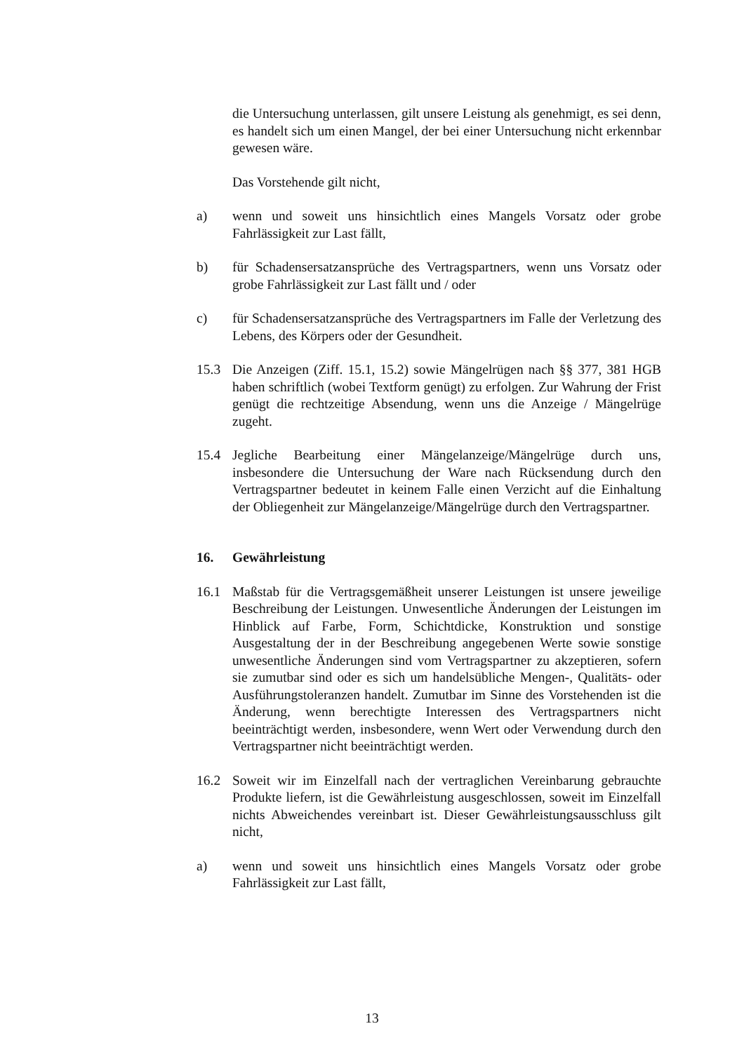die Untersuchung unterlassen, gilt unsere Leistung als genehmigt, es sei denn, es handelt sich um einen Mangel, der bei einer Untersuchung nicht erkennbar gewesen wäre.
Das Vorstehende gilt nicht,
a) wenn und soweit uns hinsichtlich eines Mangels Vorsatz oder grobe Fahrlässigkeit zur Last fällt,
b) für Schadensersatzansprüche des Vertragspartners, wenn uns Vorsatz oder grobe Fahrlässigkeit zur Last fällt und / oder
c) für Schadensersatzansprüche des Vertragspartners im Falle der Verletzung des Lebens, des Körpers oder der Gesundheit.
15.3 Die Anzeigen (Ziff. 15.1, 15.2) sowie Mängelrügen nach §§ 377, 381 HGB haben schriftlich (wobei Textform genügt) zu erfolgen. Zur Wahrung der Frist genügt die rechtzeitige Absendung, wenn uns die Anzeige / Mängelrüge zugeht.
15.4 Jegliche Bearbeitung einer Mängelanzeige/Mängelrüge durch uns, insbesondere die Untersuchung der Ware nach Rücksendung durch den Vertragspartner bedeutet in keinem Falle einen Verzicht auf die Einhaltung der Obliegenheit zur Mängelanzeige/Mängelrüge durch den Vertragspartner.
16. Gewährleistung
16.1 Maßstab für die Vertragsgemäßheit unserer Leistungen ist unsere jeweilige Beschreibung der Leistungen. Unwesentliche Änderungen der Leistungen im Hinblick auf Farbe, Form, Schichtdicke, Konstruktion und sonstige Ausgestaltung der in der Beschreibung angegebenen Werte sowie sonstige unwesentliche Änderungen sind vom Vertragspartner zu akzeptieren, sofern sie zumutbar sind oder es sich um handelsübliche Mengen-, Qualitäts- oder Ausführungstoleranzen handelt. Zumutbar im Sinne des Vorstehenden ist die Änderung, wenn berechtigte Interessen des Vertragspartners nicht beeinträchtigt werden, insbesondere, wenn Wert oder Verwendung durch den Vertragspartner nicht beeinträchtigt werden.
16.2 Soweit wir im Einzelfall nach der vertraglichen Vereinbarung gebrauchte Produkte liefern, ist die Gewährleistung ausgeschlossen, soweit im Einzelfall nichts Abweichendes vereinbart ist. Dieser Gewährleistungsausschluss gilt nicht,
a) wenn und soweit uns hinsichtlich eines Mangels Vorsatz oder grobe Fahrlässigkeit zur Last fällt,
13